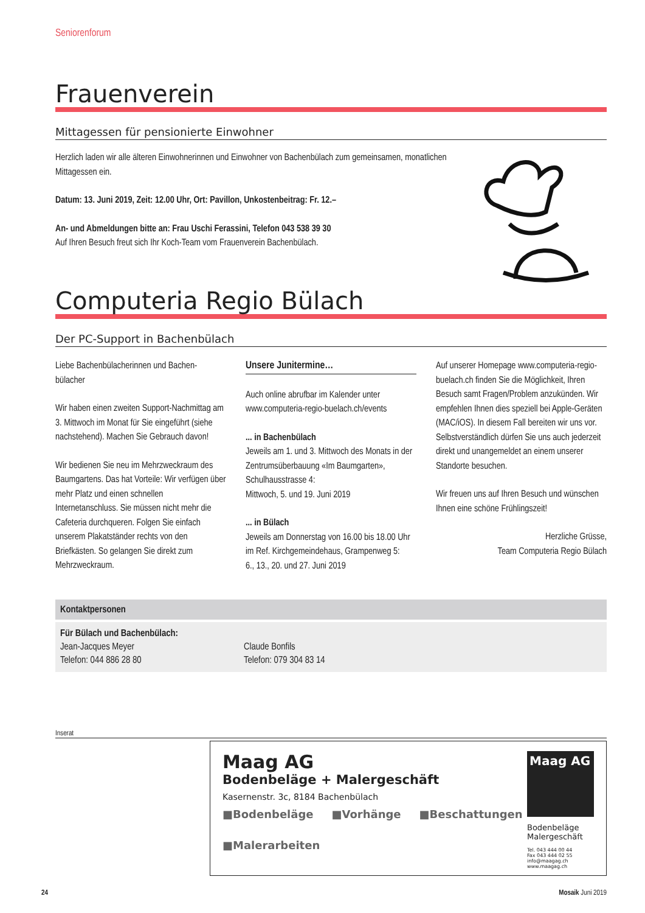Seniorenforum
Frauenverein
Mittagessen für pensionierte Einwohner
Herzlich laden wir alle älteren Einwohnerinnen und Einwohner von Bachenbülach zum gemeinsamen, monatlichen Mittagessen ein.
Datum: 13. Juni 2019, Zeit: 12.00 Uhr, Ort: Pavillon, Unkostenbeitrag: Fr. 12.–
An- und Abmeldungen bitte an: Frau Uschi Ferassini, Telefon 043 538 39 30
Auf Ihren Besuch freut sich Ihr Koch-Team vom Frauenverein Bachenbülach.
Computeria Regio Bülach
Der PC-Support in Bachenbülach
Liebe Bachenbülacherinnen und Bachen-bülacher
Wir haben einen zweiten Support-Nachmittag am 3. Mittwoch im Monat für Sie eingeführt (siehe nachstehend). Machen Sie Gebrauch davon!
Wir bedienen Sie neu im Mehrzweckraum des Baumgartens. Das hat Vorteile: Wir verfügen über mehr Platz und einen schnellen Internetanschluss. Sie müssen nicht mehr die Cafeteria durchqueren. Folgen Sie einfach unserem Plakatständer rechts von den Briefkästen. So gelangen Sie direkt zum Mehrzweckraum.
Unsere Junitermine…
Auch online abrufbar im Kalender unter www.computeria-regio-buelach.ch/events
... in Bachenbülach
Jeweils am 1. und 3. Mittwoch des Monats in der Zentrumsüberbauung «Im Baumgarten», Schulhausstrasse 4:
Mittwoch, 5. und 19. Juni 2019
... in Bülach
Jeweils am Donnerstag von 16.00 bis 18.00 Uhr im Ref. Kirchgemeindehaus, Grampenweg 5:
6., 13., 20. und 27. Juni 2019
Auf unserer Homepage www.computeria-regio-buelach.ch finden Sie die Möglichkeit, Ihren Besuch samt Fragen/Problem anzukünden. Wir empfehlen Ihnen dies speziell bei Apple-Geräten (MAC/iOS). In diesem Fall bereiten wir uns vor. Selbstverständlich dürfen Sie uns auch jederzeit direkt und unangemeldet an einem unserer Standorte besuchen.
Wir freuen uns auf Ihren Besuch und wünschen Ihnen eine schöne Frühlingszeit!
Herzliche Grüsse,
Team Computeria Regio Bülach
Kontaktpersonen
Für Bülach und Bachenbülach:
Jean-Jacques Meyer
Telefon: 044 886 28 80
Claude Bonfils
Telefon: 079 304 83 14
Inserat
Maag AG
Bodenbeläge + Malergeschäft
Kasernenstr. 3c, 8184 Bachenbülach
■Bodenbeläge ■Vorhänge ■Beschattungen ■Malerarbeiten
Maag AG
Bodenbeläge
Malergeschäft
Tel. 043 444 00 44
Fax 043 444 02 55
info@maagag.ch
www.maagag.ch
24 Mosaik Juni 2019